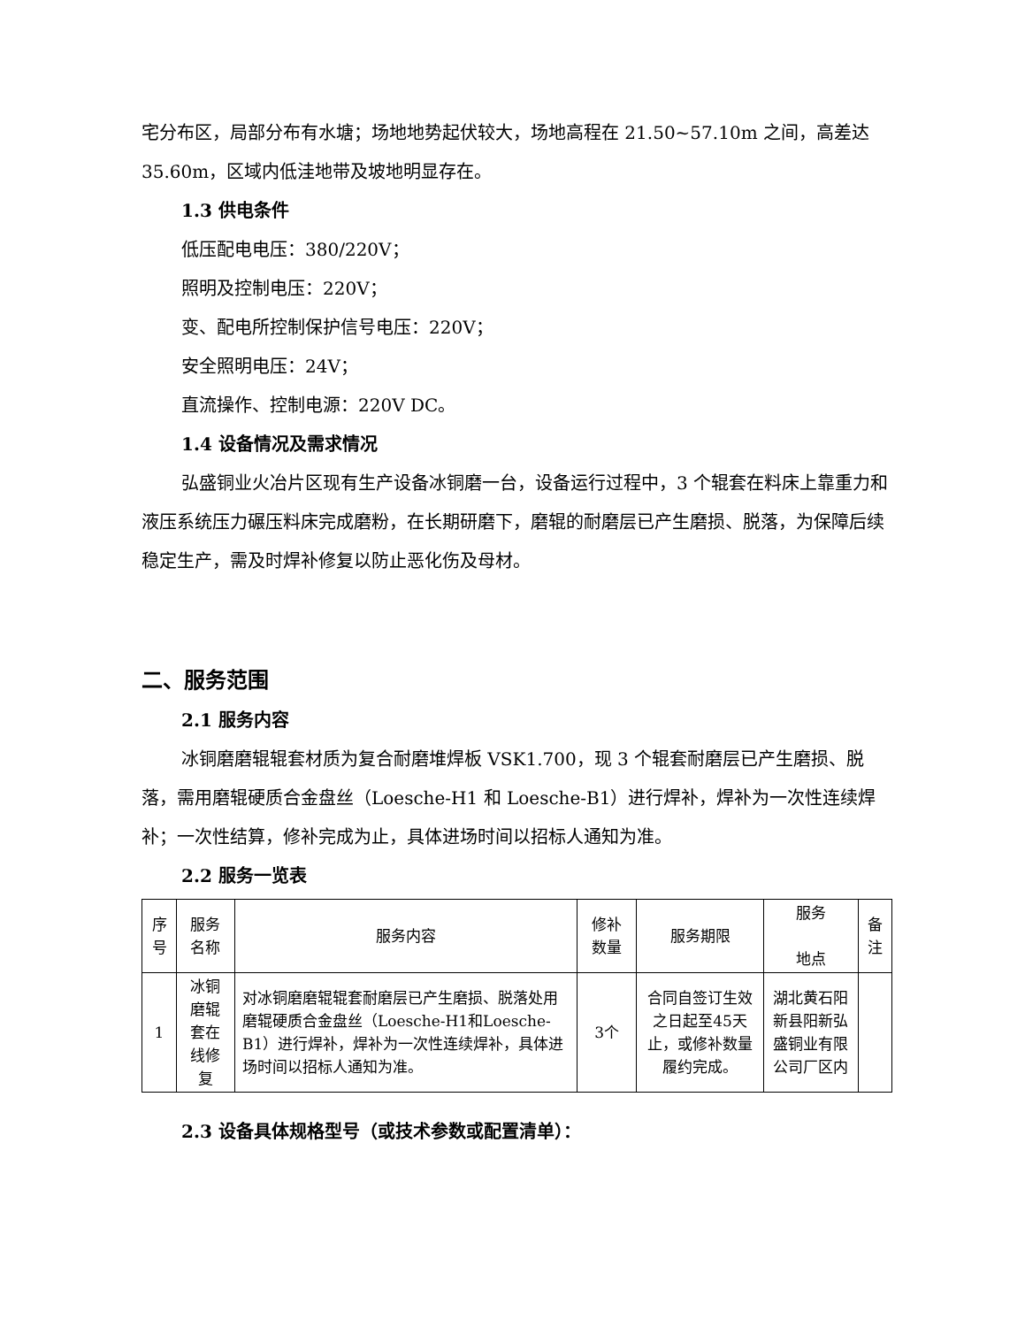宅分布区，局部分布有水塘；场地地势起伏较大，场地高程在 21.50~57.10m 之间，高差达 35.60m，区域内低洼地带及坡地明显存在。
1.3 供电条件
低压配电电压：380/220V；
照明及控制电压：220V；
变、配电所控制保护信号电压：220V；
安全照明电压：24V；
直流操作、控制电源：220V DC。
1.4 设备情况及需求情况
弘盛铜业火冶片区现有生产设备冰铜磨一台，设备运行过程中，3 个辊套在料床上靠重力和液压系统压力碾压料床完成磨粉，在长期研磨下，磨辊的耐磨层已产生磨损、脱落，为保障后续稳定生产，需及时焊补修复以防止恶化伤及母材。
二、服务范围
2.1 服务内容
冰铜磨磨辊辊套材质为复合耐磨堆焊板 VSK1.700，现 3 个辊套耐磨层已产生磨损、脱落，需用磨辊硬质合金盘丝（Loesche-H1 和 Loesche-B1）进行焊补，焊补为一次性连续焊补；一次性结算，修补完成为止，具体进场时间以招标人通知为准。
2.2 服务一览表
| 序号 | 服务名称 | 服务内容 | 修补数量 | 服务期限 | 服务 地点 | 备注 |
| 1 | 冰铜磨辊套在线修复 | 对冰铜磨磨辊辊套耐磨层已产生磨损、脱落处用磨辊硬质合金盘丝（Loesche-H1和Loesche-B1）进行焊补，焊补为一次性连续焊补，具体进场时间以招标人通知为准。 | 3个 | 合同自签订生效之日起至45天止，或修补数量履约完成。 | 湖北黄石阳新县阳新弘盛铜业有限公司厂区内 | |
2.3 设备具体规格型号（或技术参数或配置清单）：